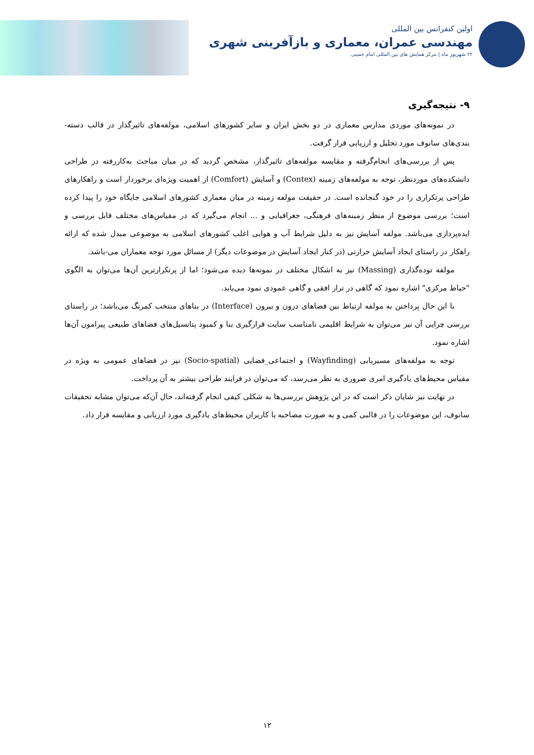اولین کنفرانس بین المللی
مهندسی عمران، معماری و بازآفرینی شهری
۲۲ شهریور ماه | مرکز همایش های بین المللی امام خمینی
۹- نتیجه‌گیری
در نمونه‌های موردی مدارس معماری در دو بخش ایران و سایر کشورهای اسلامی، مولفه‌های تاثیرگذار در قالب دسته-بندی‌های سانوف مورد تحلیل و ارزیابی قرار گرفت.
پس از بررسی‌های انجام‌گرفته و مقایسه مولفه‌های تاثیرگذار، مشخص گردید که در میان مباحث به‌کاررفته در طراحی دانشکده‌های موردنظر، توجه به مولفه‌های زمینه (Contex) و آسایش (Comfort) از اهمیت ویژه‌ای برخوردار است و راهکارهای طراحی پرتکراری را در خود گنجانده است. در حقیقت مولفه زمینه در میان معماری کشورهای اسلامی جایگاه خود را پیدا کرده است؛ بررسی موضوع از منظر زمینه‌های فرهنگی، جغرافیایی و ... انجام می‌گیرد که در مقیاس‌های مختلف قابل بررسی و ایده‌پردازی می‌باشد. مولفه آسایش نیز به دلیل شرایط آب و هوایی اغلب کشورهای اسلامی به موضوعی مبدل شده که ارائه راهکار در راستای ایجاد آسایش حرارتی (در کنار ایجاد آسایش در موضوعات دیگر) از مسائل مورد توجه معماران می-باشد.
مولفه توده‌گذاری (Massing) نیز به اشکال مختلف در نمونه‌ها دیده می‌شود؛ اما از پرتکرارترین آن‌ها می‌توان به الگوی "حیاط مرکزی" اشاره نمود که گاهی در تراز افقی و گاهی عمودی نمود می‌یابد.
با این حال پرداختن به مولفه ارتباط بین فضاهای درون و بیرون (Interface) در بناهای منتخب کمرنگ می‌باشد؛ در راستای بررسی چرایی آن نیز می‌توان به شرایط اقلیمی نامناسب سایت قرارگیری بنا و کمبود پتانسیل‌های فضاهای طبیعی پیرامون آن‌ها اشاره نمود.
توجه به مولفه‌های مسیریابی (Wayfinding) و اجتماعی_فضایی (Socio-spatial) نیز در فضاهای عمومی به ویژه در مقیاس محیط‌های یادگیری امری ضروری به نظر می‌رسد، که می‌توان در فرایند طراحی بیشتر به آن پرداخت.
در نهایت نیز شایان ذکر است که در این پژوهش بررسی‌ها به شکلی کیفی انجام گرفته‌اند، حال آن‌که می‌توان مشابه تحقیقات سانوف، این موضوعات را در قالبی کمی و به صورت مصاحبه با کاربران محیط‌های یادگیری مورد ارزیابی و مقایسه قرار داد.
۱۲